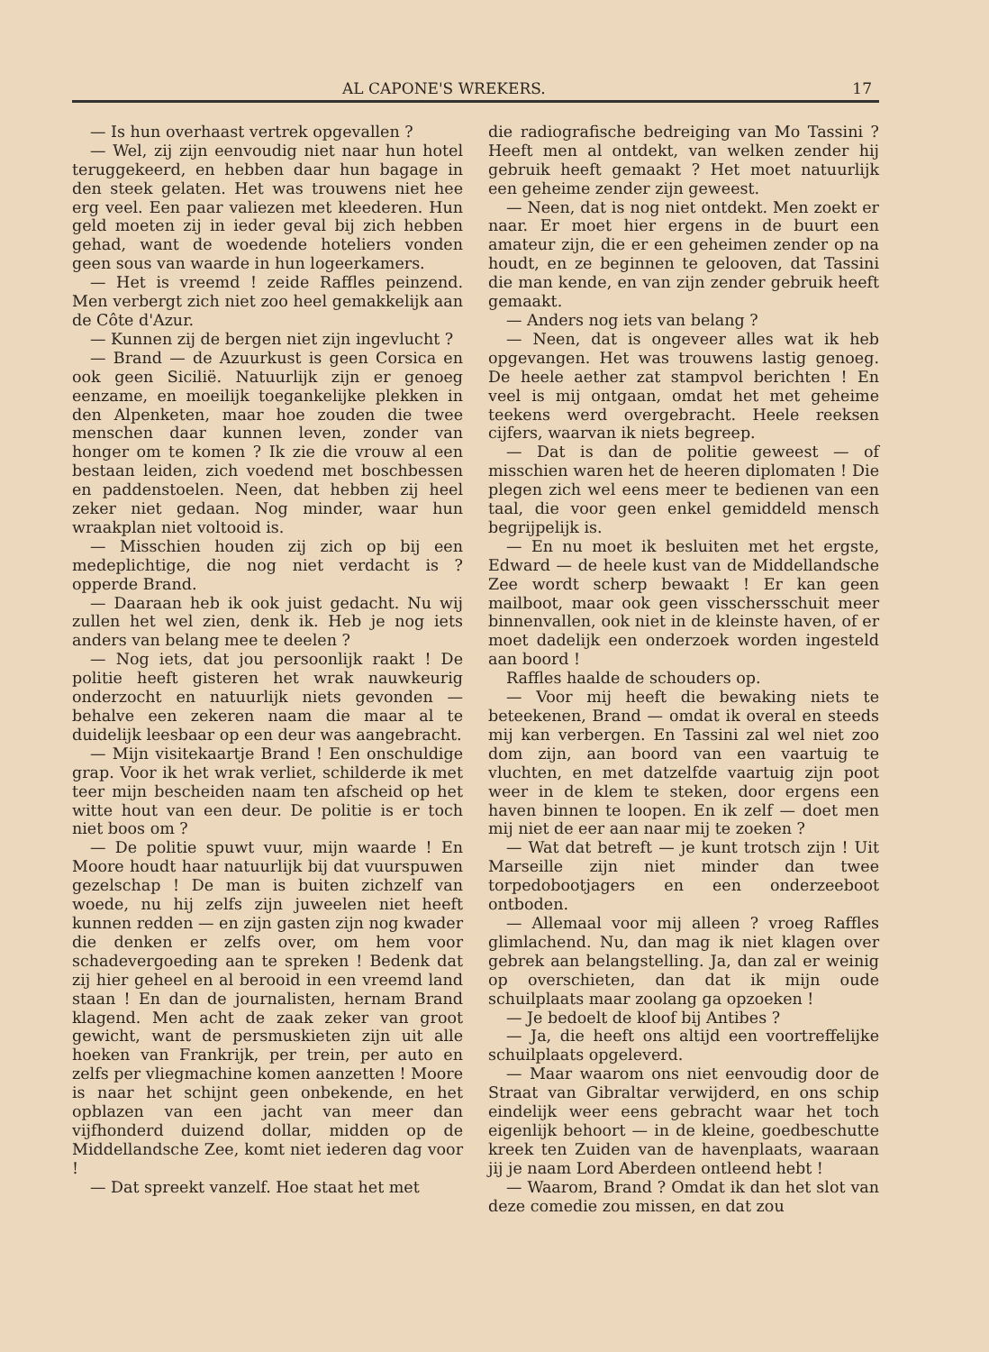AL CAPONE'S WREKERS. 17
— Is hun overhaast vertrek opgevallen ?
— Wel, zij zijn eenvoudig niet naar hun hotel teruggekeerd, en hebben daar hun bagage in den steek gelaten. Het was trouwens niet hee erg veel. Een paar valiezen met kleederen. Hun geld moeten zij in ieder geval bij zich hebben gehad, want de woedende hoteliers vonden geen sous van waarde in hun logeerkamers.
— Het is vreemd ! zeide Raffles peinzend. Men verbergt zich niet zoo heel gemakkelijk aan de Côte d'Azur.
— Kunnen zij de bergen niet zijn ingevlucht ?
— Brand — de Azuurkust is geen Corsica en ook geen Sicilië. Natuurlijk zijn er genoeg eenzame, en moeilijk toegankelijke plekken in den Alpenketen, maar hoe zouden die twee menschen daar kunnen leven, zonder van honger om te komen ? Ik zie die vrouw al een bestaan leiden, zich voedend met boschbessen en paddenstoelen. Neen, dat hebben zij heel zeker niet gedaan. Nog minder, waar hun wraakplan niet voltooid is.
— Misschien houden zij zich op bij een medeplichtige, die nog niet verdacht is ? opperde Brand.
— Daaraan heb ik ook juist gedacht. Nu wij zullen het wel zien, denk ik. Heb je nog iets anders van belang mee te deelen ?
— Nog iets, dat jou persoonlijk raakt ! De politie heeft gisteren het wrak nauwkeurig onderzocht en natuurlijk niets gevonden — behalve een zekeren naam die maar al te duidelijk leesbaar op een deur was aangebracht.
— Mijn visitekaartje Brand ! Een onschuldige grap. Voor ik het wrak verliet, schilderde ik met teer mijn bescheiden naam ten afscheid op het witte hout van een deur. De politie is er toch niet boos om ?
— De politie spuwt vuur, mijn waarde ! En Moore houdt haar natuurlijk bij dat vuurspuwen gezelschap ! De man is buiten zichzelf van woede, nu hij zelfs zijn juweelen niet heeft kunnen redden — en zijn gasten zijn nog kwader die denken er zelfs over, om hem voor schadevergoeding aan te spreken ! Bedenk dat zij hier geheel en al berooid in een vreemd land staan ! En dan de journalisten, hernam Brand klagend. Men acht de zaak zeker van groot gewicht, want de persmuskieten zijn uit alle hoeken van Frankrijk, per trein, per auto en zelfs per vliegmachine komen aanzetten ! Moore is naar het schijnt geen onbekende, en het opblazen van een jacht van meer dan vijfhonderd duizend dollar, midden op de Middellandsche Zee, komt niet iederen dag voor !
— Dat spreekt vanzelf. Hoe staat het met
die radiografische bedreiging van Mo Tassini ? Heeft men al ontdekt, van welken zender hij gebruik heeft gemaakt ? Het moet natuurlijk een geheime zender zijn geweest.
— Neen, dat is nog niet ontdekt. Men zoekt er naar. Er moet hier ergens in de buurt een amateur zijn, die er een geheimen zender op na houdt, en ze beginnen te gelooven, dat Tassini die man kende, en van zijn zender gebruik heeft gemaakt.
— Anders nog iets van belang ?
— Neen, dat is ongeveer alles wat ik heb opgevangen. Het was trouwens lastig genoeg. De heele aether zat stampvol berichten ! En veel is mij ontgaan, omdat het met geheime teekens werd overgebracht. Heele reeksen cijfers, waarvan ik niets begreep.
— Dat is dan de politie geweest — of misschien waren het de heeren diplomaten ! Die plegen zich wel eens meer te bedienen van een taal, die voor geen enkel gemiddeld mensch begrijpelijk is.
— En nu moet ik besluiten met het ergste, Edward — de heele kust van de Middellandsche Zee wordt scherp bewaakt ! Er kan geen mailboot, maar ook geen visschersschuit meer binnenvallen, ook niet in de kleinste haven, of er moet dadelijk een onderzoek worden ingesteld aan boord !
Raffles haalde de schouders op.
— Voor mij heeft die bewaking niets te beteekenen, Brand — omdat ik overal en steeds mij kan verbergen. En Tassini zal wel niet zoo dom zijn, aan boord van een vaartuig te vluchten, en met datzelfde vaartuig zijn poot weer in de klem te steken, door ergens een haven binnen te loopen. En ik zelf — doet men mij niet de eer aan naar mij te zoeken ?
— Wat dat betreft — je kunt trotsch zijn ! Uit Marseille zijn niet minder dan twee torpedobootjagers en een onderzeeboot ontboden.
— Allemaal voor mij alleen ? vroeg Raffles glimlachend. Nu, dan mag ik niet klagen over gebrek aan belangstelling. Ja, dan zal er weinig op overschieten, dan dat ik mijn oude schuilplaats maar zoolang ga opzoeken !
— Je bedoelt de kloof bij Antibes ?
— Ja, die heeft ons altijd een voortreffelijke schuilplaats opgeleverd.
— Maar waarom ons niet eenvoudig door de Straat van Gibraltar verwijderd, en ons schip eindelijk weer eens gebracht waar het toch eigenlijk behoort — in de kleine, goedbeschutte kreek ten Zuiden van de havenplaats, waaraan jij je naam Lord Aberdeen ontleend hebt !
— Waarom, Brand ? Omdat ik dan het slot van deze comedie zou missen, en dat zou